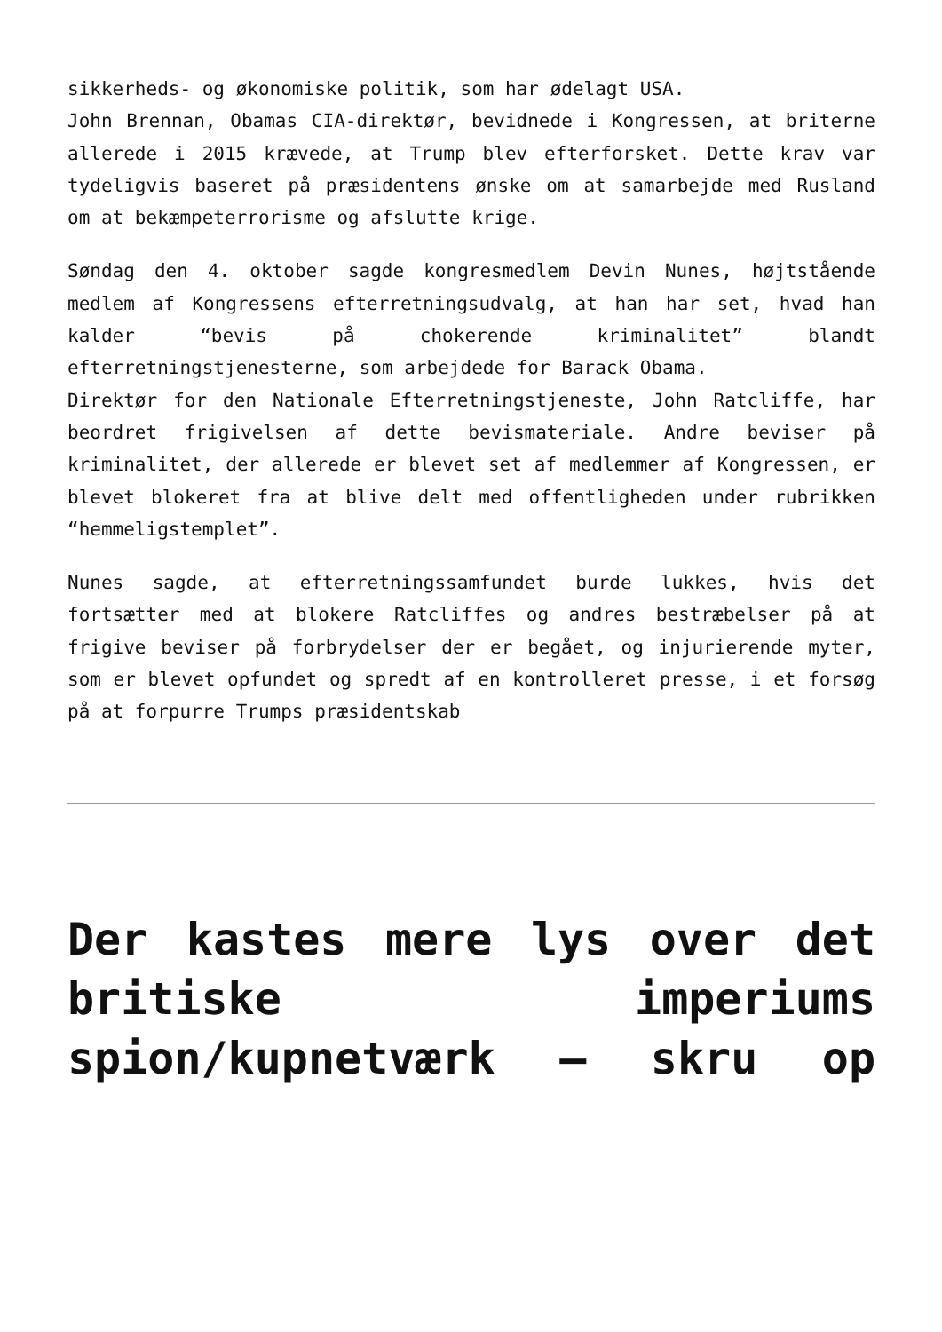sikkerheds- og økonomiske politik, som har ødelagt USA.
John Brennan, Obamas CIA-direktør, bevidnede i Kongressen, at briterne allerede i 2015 krævede, at Trump blev efterforsket. Dette krav var tydeligvis baseret på præsidentens ønske om at samarbejde med Rusland om at bekæmpeterrorisme og afslutte krige.
Søndag den 4. oktober sagde kongresmedlem Devin Nunes, højtstående medlem af Kongressens efterretningsudvalg, at han har set, hvad han kalder “bevis på chokerende kriminalitet” blandt efterretningstjenesterne, som arbejdede for Barack Obama.
Direktør for den Nationale Efterretningstjeneste, John Ratcliffe, har beordret frigivelsen af dette bevismateriale. Andre beviser på kriminalitet, der allerede er blevet set af medlemmer af Kongressen, er blevet blokeret fra at blive delt med offentligheden under rubrikken “hemmeligstemplet”.
Nunes sagde, at efterretningssamfundet burde lukkes, hvis det fortsætter med at blokere Ratcliffes og andres bestræbelser på at frigive beviser på forbrydelser der er begået, og injurierende myter, som er blevet opfundet og spredt af en kontrolleret presse, i et forsøg på at forpurre Trumps præsidentskab
Der kastes mere lys over det britiske imperiums spion/kupnetværk – skru op